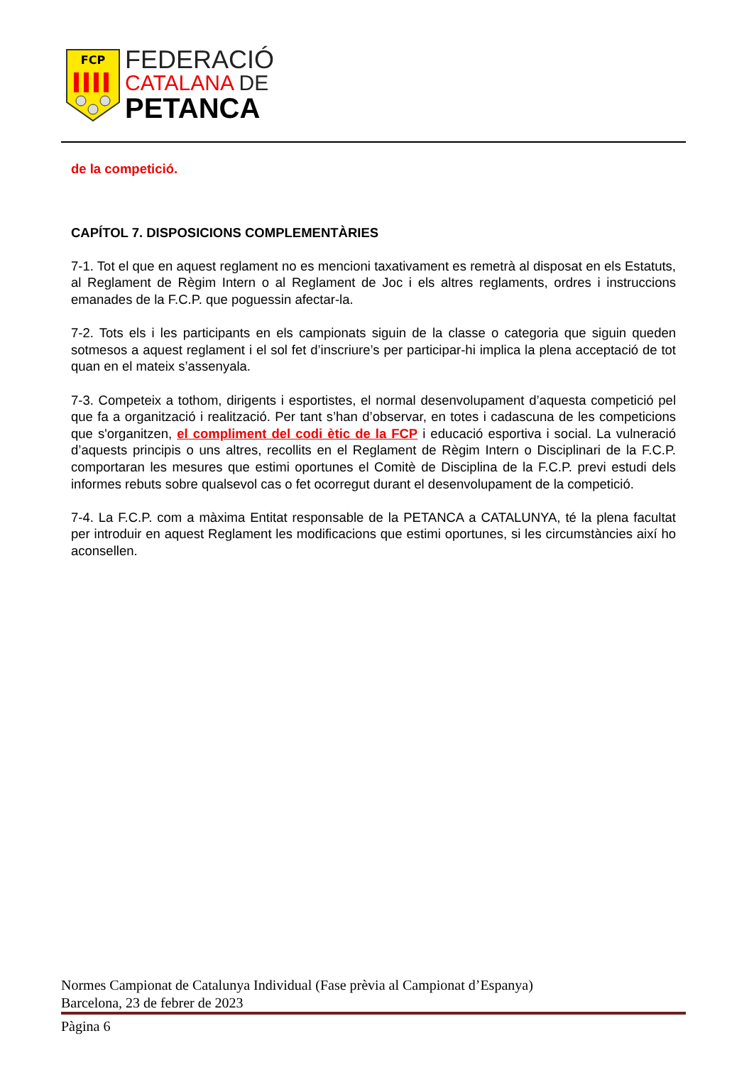FCP
FEDERACIÓ
CATALANA DE
PETANCA
de la competició.
CAPÍTOL 7. DISPOSICIONS COMPLEMENTÀRIES
7-1. Tot el que en aquest reglament no es mencioni taxativament es remetrà al disposat en els Estatuts, al Reglament de Règim Intern o al Reglament de Joc i els altres reglaments, ordres i instruccions emanades de la F.C.P. que poguessin afectar-la.
7-2. Tots els i les participants en els campionats siguin de la classe o categoria que siguin queden sotmesos a aquest reglament i el sol fet d’inscriure’s per participar-hi implica la plena acceptació de tot quan en el mateix s’assenyala.
7-3. Competeix a tothom, dirigents i esportistes, el normal desenvolupament d’aquesta competició pel que fa a organització i realització. Per tant s’han d’observar, en totes i cadascuna de les competicions que s'organitzen, el compliment del codi ètic de la FCP i educació esportiva i social. La vulneració d’aquests principis o uns altres, recollits en el Reglament de Règim Intern o Disciplinari de la F.C.P. comportaran les mesures que estimi oportunes el Comitè de Disciplina de la F.C.P. previ estudi dels informes rebuts sobre qualsevol cas o fet ocorregut durant el desenvolupament de la competició.
7-4. La F.C.P. com a màxima Entitat responsable de la PETANCA a CATALUNYA, té la plena facultat per introduir en aquest Reglament les modificacions que estimi oportunes, si les circumstàncies així ho aconsellen.
Normes Campionat de Catalunya Individual (Fase prèvia al Campionat d’Espanya)
Barcelona, 23 de febrer de 2023
Pàgina 6